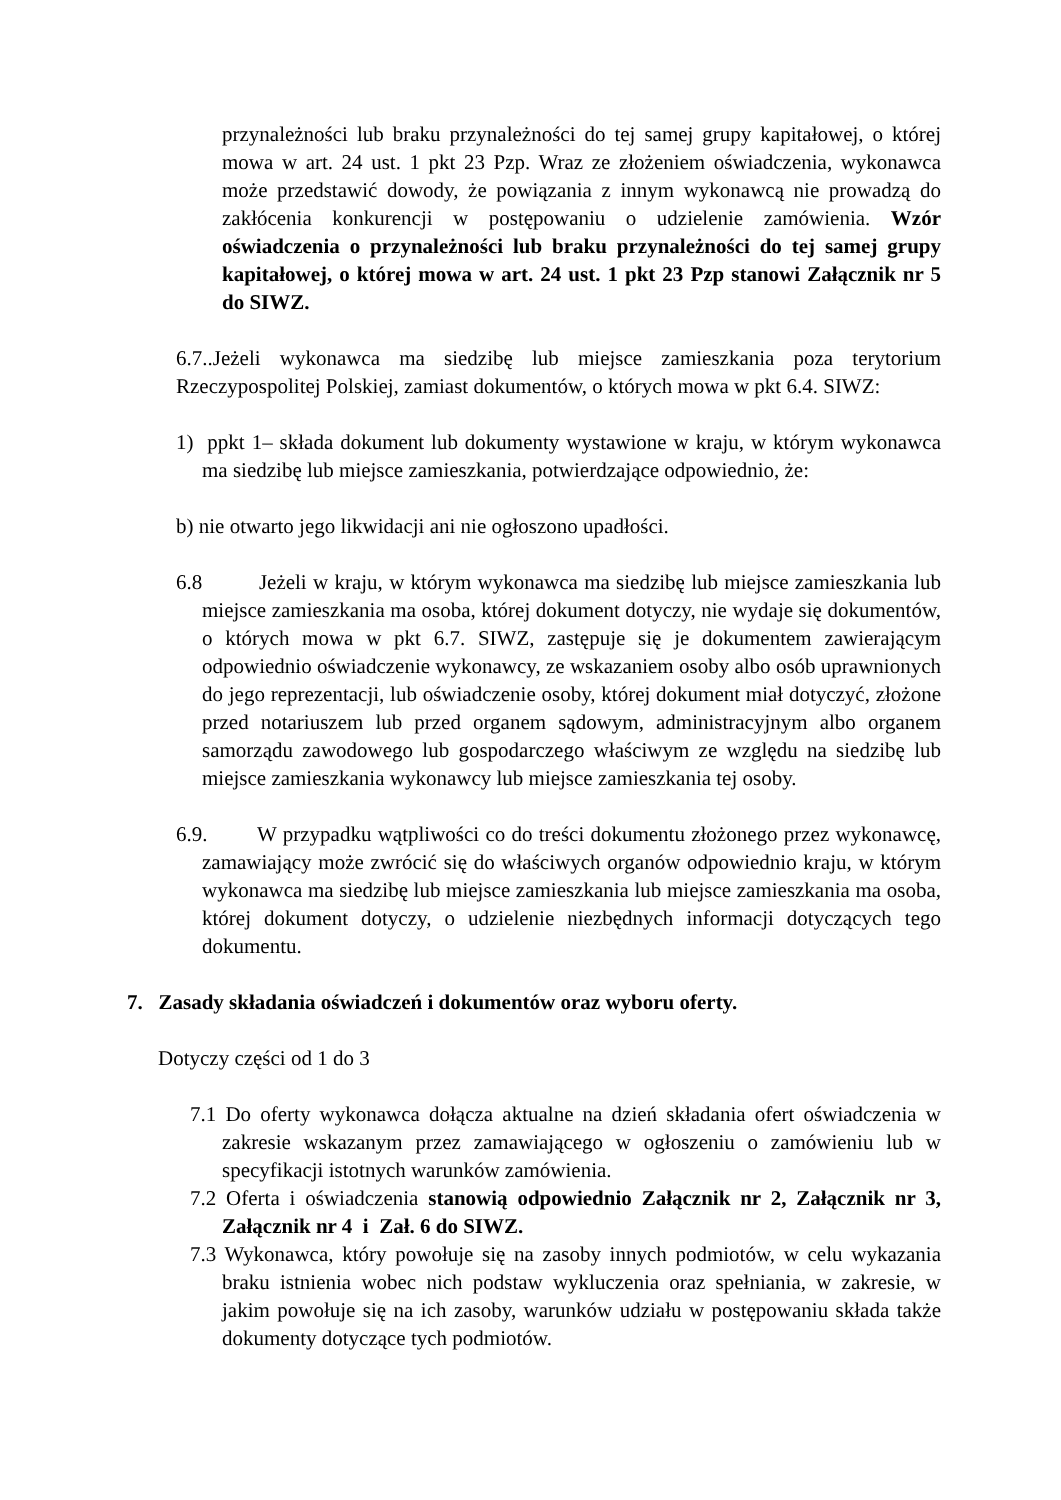przynależności lub braku przynależności do tej samej grupy kapitałowej, o której mowa w art. 24 ust. 1 pkt 23 Pzp. Wraz ze złożeniem oświadczenia, wykonawca może przedstawić dowody, że powiązania z innym wykonawcą nie prowadzą do zakłócenia konkurencji w postępowaniu o udzielenie zamówienia. Wzór oświadczenia o przynależności lub braku przynależności do tej samej grupy kapitałowej, o której mowa w art. 24 ust. 1 pkt 23 Pzp stanowi Załącznik nr 5 do SIWZ.
6.7..Jeżeli wykonawca ma siedzibę lub miejsce zamieszkania poza terytorium Rzeczypospolitej Polskiej, zamiast dokumentów, o których mowa w pkt 6.4. SIWZ:
1) ppkt 1– składa dokument lub dokumenty wystawione w kraju, w którym wykonawca ma siedzibę lub miejsce zamieszkania, potwierdzające odpowiednio, że:
b) nie otwarto jego likwidacji ani nie ogłoszono upadłości.
6.8 Jeżeli w kraju, w którym wykonawca ma siedzibę lub miejsce zamieszkania lub miejsce zamieszkania ma osoba, której dokument dotyczy, nie wydaje się dokumentów, o których mowa w pkt 6.7. SIWZ, zastępuje się je dokumentem zawierającym odpowiednio oświadczenie wykonawcy, ze wskazaniem osoby albo osób uprawnionych do jego reprezentacji, lub oświadczenie osoby, której dokument miał dotyczyć, złożone przed notariuszem lub przed organem sądowym, administracyjnym albo organem samorządu zawodowego lub gospodarczego właściwym ze względu na siedzibę lub miejsce zamieszkania wykonawcy lub miejsce zamieszkania tej osoby.
6.9. W przypadku wątpliwości co do treści dokumentu złożonego przez wykonawcę, zamawiający może zwrócić się do właściwych organów odpowiednio kraju, w którym wykonawca ma siedzibę lub miejsce zamieszkania lub miejsce zamieszkania ma osoba, której dokument dotyczy, o udzielenie niezbędnych informacji dotyczących tego dokumentu.
7. Zasady składania oświadczeń i dokumentów oraz wyboru oferty.
Dotyczy części od 1 do 3
7.1 Do oferty wykonawca dołącza aktualne na dzień składania ofert oświadczenia w zakresie wskazanym przez zamawiającego w ogłoszeniu o zamówieniu lub w specyfikacji istotnych warunków zamówienia.
7.2 Oferta i oświadczenia stanowią odpowiednio Załącznik nr 2, Załącznik nr 3, Załącznik nr 4 i Zał. 6 do SIWZ.
7.3 Wykonawca, który powołuje się na zasoby innych podmiotów, w celu wykazania braku istnienia wobec nich podstaw wykluczenia oraz spełniania, w zakresie, w jakim powołuje się na ich zasoby, warunków udziału w postępowaniu składa także dokumenty dotyczące tych podmiotów.